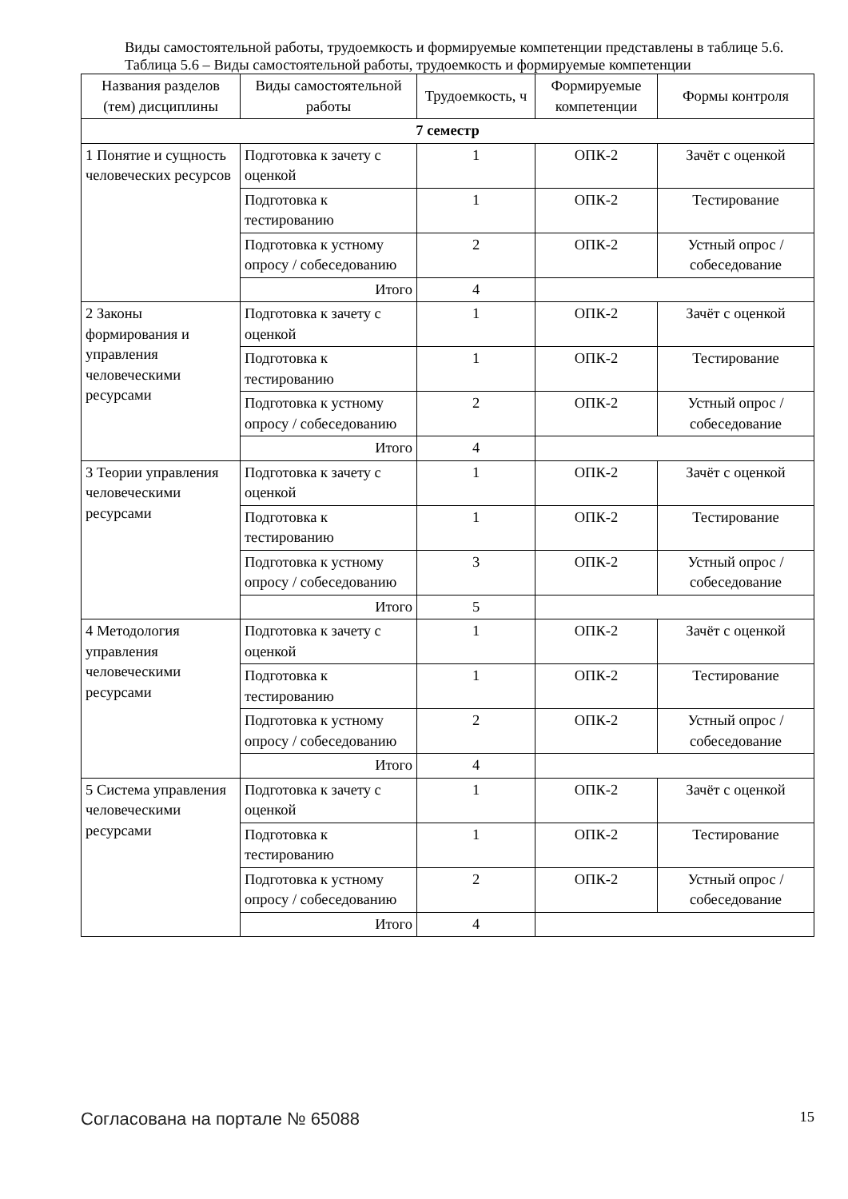Виды самостоятельной работы, трудоемкость и формируемые компетенции представлены в таблице 5.6.
Таблица 5.6 – Виды самостоятельной работы, трудоемкость и формируемые компетенции
| Названия разделов (тем) дисциплины | Виды самостоятельной работы | Трудоемкость, ч | Формируемые компетенции | Формы контроля |
| --- | --- | --- | --- | --- |
| 7 семестр | | | | |
| 1 Понятие и сущность человеческих ресурсов | Подготовка к зачету с оценкой | 1 | ОПК-2 | Зачёт с оценкой |
| | Подготовка к тестированию | 1 | ОПК-2 | Тестирование |
| | Подготовка к устному опросу / собеседованию | 2 | ОПК-2 | Устный опрос / собеседование |
| | Итого | 4 | | |
| 2 Законы формирования и управления человеческими ресурсами | Подготовка к зачету с оценкой | 1 | ОПК-2 | Зачёт с оценкой |
| | Подготовка к тестированию | 1 | ОПК-2 | Тестирование |
| | Подготовка к устному опросу / собеседованию | 2 | ОПК-2 | Устный опрос / собеседование |
| | Итого | 4 | | |
| 3 Теории управления человеческими ресурсами | Подготовка к зачету с оценкой | 1 | ОПК-2 | Зачёт с оценкой |
| | Подготовка к тестированию | 1 | ОПК-2 | Тестирование |
| | Подготовка к устному опросу / собеседованию | 3 | ОПК-2 | Устный опрос / собеседование |
| | Итого | 5 | | |
| 4 Методология управления человеческими ресурсами | Подготовка к зачету с оценкой | 1 | ОПК-2 | Зачёт с оценкой |
| | Подготовка к тестированию | 1 | ОПК-2 | Тестирование |
| | Подготовка к устному опросу / собеседованию | 2 | ОПК-2 | Устный опрос / собеседование |
| | Итого | 4 | | |
| 5 Система управления человеческими ресурсами | Подготовка к зачету с оценкой | 1 | ОПК-2 | Зачёт с оценкой |
| | Подготовка к тестированию | 1 | ОПК-2 | Тестирование |
| | Подготовка к устному опросу / собеседованию | 2 | ОПК-2 | Устный опрос / собеседование |
| | Итого | 4 | | |
Согласована на портале № 65088 15